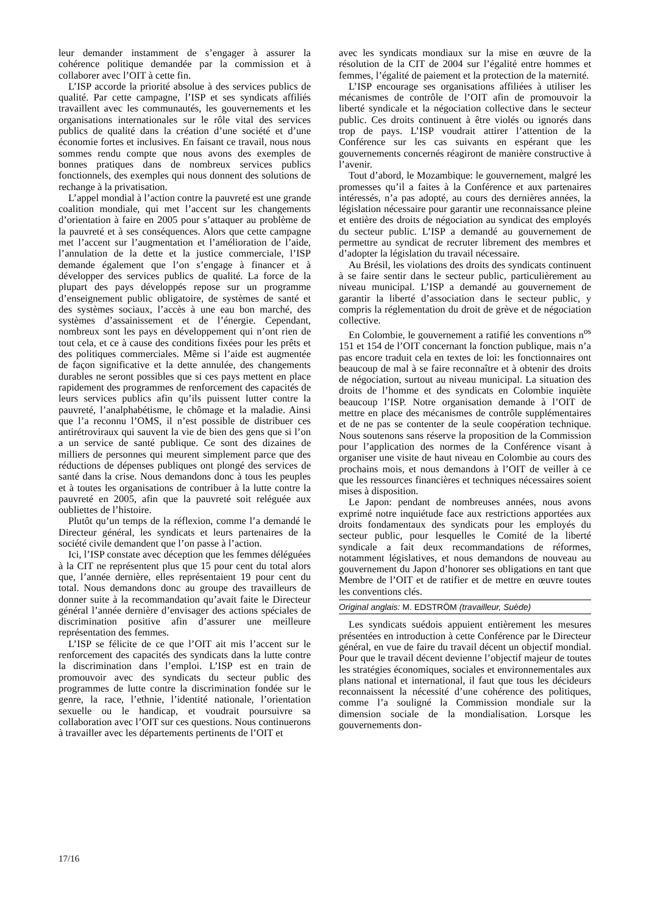leur demander instamment de s’engager à assurer la cohérence politique demandée par la commission et à collaborer avec l’OIT à cette fin.
L’ISP accorde la priorité absolue à des services publics de qualité. Par cette campagne, l’ISP et ses syndicats affiliés travaillent avec les communautés, les gouvernements et les organisations internationales sur le rôle vital des services publics de qualité dans la création d’une société et d’une économie fortes et inclusives. En faisant ce travail, nous nous sommes rendu compte que nous avons des exemples de bonnes pratiques dans de nombreux services publics fonctionnels, des exemples qui nous donnent des solutions de rechange à la privatisation.
L’appel mondial à l’action contre la pauvreté est une grande coalition mondiale, qui met l’accent sur les changements d’orientation à faire en 2005 pour s’attaquer au problème de la pauvreté et à ses conséquences. Alors que cette campagne met l’accent sur l’augmentation et l’amélioration de l’aide, l’annulation de la dette et la justice commerciale, l’ISP demande également que l’on s’engage à financer et à développer des services publics de qualité. La force de la plupart des pays développés repose sur un programme d’enseignement public obligatoire, de systèmes de santé et des systèmes sociaux, l’accès à une eau bon marché, des systèmes d’assainissement et de l’énergie. Cependant, nombreux sont les pays en développement qui n’ont rien de tout cela, et ce à cause des conditions fixées pour les prêts et des politiques commerciales. Même si l’aide est augmentée de façon significative et la dette annulée, des changements durables ne seront possibles que si ces pays mettent en place rapidement des programmes de renforcement des capacités de leurs services publics afin qu’ils puissent lutter contre la pauvreté, l’analphabétisme, le chômage et la maladie. Ainsi que l’a reconnu l’OMS, il n’est possible de distribuer ces antirétroviraux qui sauvent la vie de bien des gens que si l’on a un service de santé publique. Ce sont des dizaines de milliers de personnes qui meurent simplement parce que des réductions de dépenses publiques ont plongé des services de santé dans la crise. Nous demandons donc à tous les peuples et à toutes les organisations de contribuer à la lutte contre la pauvreté en 2005, afin que la pauvreté soit reléguée aux oubliettes de l’histoire.
Plutôt qu’un temps de la réflexion, comme l’a demandé le Directeur général, les syndicats et leurs partenaires de la société civile demandent que l’on passe à l’action.
Ici, l’ISP constate avec déception que les femmes déléguées à la CIT ne représentent plus que 15 pour cent du total alors que, l’année dernière, elles représentaient 19 pour cent du total. Nous demandons donc au groupe des travailleurs de donner suite à la recommandation qu’avait faite le Directeur général l’année dernière d’envisager des actions spéciales de discrimination positive afin d’assurer une meilleure représentation des femmes.
L’ISP se félicite de ce que l’OIT ait mis l’accent sur le renforcement des capacités des syndicats dans la lutte contre la discrimination dans l’emploi. L’ISP est en train de promouvoir avec des syndicats du secteur public des programmes de lutte contre la discrimination fondée sur le genre, la race, l’ethnie, l’identité nationale, l’orientation sexuelle ou le handicap, et voudrait poursuivre sa collaboration avec l’OIT sur ces questions. Nous continuerons à travailler avec les départements pertinents de l’OIT et
avec les syndicats mondiaux sur la mise en œuvre de la résolution de la CIT de 2004 sur l’égalité entre hommes et femmes, l’égalité de paiement et la protection de la maternité.
L’ISP encourage ses organisations affiliées à utiliser les mécanismes de contrôle de l’OIT afin de promouvoir la liberté syndicale et la négociation collective dans le secteur public. Ces droits continuent à être violés ou ignorés dans trop de pays. L’ISP voudrait attirer l’attention de la Conférence sur les cas suivants en espérant que les gouvernements concernés réagiront de manière constructive à l’avenir.
Tout d’abord, le Mozambique: le gouvernement, malgré les promesses qu’il a faites à la Conférence et aux partenaires intéressés, n’a pas adopté, au cours des dernières années, la législation nécessaire pour garantir une reconnaissance pleine et entière des droits de négociation au syndicat des employés du secteur public. L’ISP a demandé au gouvernement de permettre au syndicat de recruter librement des membres et d’adopter la législation du travail nécessaire.
Au Brésil, les violations des droits des syndicats continuent à se faire sentir dans le secteur public, particulièrement au niveau municipal. L’ISP a demandé au gouvernement de garantir la liberté d’association dans le secteur public, y compris la réglementation du droit de grève et de négociation collective.
En Colombie, le gouvernement a ratifié les conventions n<sup>os</sup> 151 et 154 de l’OIT concernant la fonction publique, mais n’a pas encore traduit cela en textes de loi: les fonctionnaires ont beaucoup de mal à se faire reconnaître et à obtenir des droits de négociation, surtout au niveau municipal. La situation des droits de l’homme et des syndicats en Colombie inquiète beaucoup l’ISP. Notre organisation demande à l’OIT de mettre en place des mécanismes de contrôle supplémentaires et de ne pas se contenter de la seule coopération technique. Nous soutenons sans réserve la proposition de la Commission pour l’application des normes de la Conférence visant à organiser une visite de haut niveau en Colombie au cours des prochains mois, et nous demandons à l’OIT de veiller à ce que les ressources financières et techniques nécessaires soient mises à disposition.
Le Japon: pendant de nombreuses années, nous avons exprimé notre inquiétude face aux restrictions apportées aux droits fondamentaux des syndicats pour les employés du secteur public, pour lesquelles le Comité de la liberté syndicale a fait deux recommandations de réformes, notamment législatives, et nous demandons de nouveau au gouvernement du Japon d’honorer ses obligations en tant que Membre de l’OIT et de ratifier et de mettre en œuvre toutes les conventions clés.
Original anglais: M. EDSTRÖM (travailleur, Suède)
Les syndicats suédois appuient entièrement les mesures présentées en introduction à cette Conférence par le Directeur général, en vue de faire du travail décent un objectif mondial. Pour que le travail décent devienne l’objectif majeur de toutes les stratégies économiques, sociales et environnementales aux plans national et international, il faut que tous les décideurs reconnaissent la nécessité d’une cohérence des politiques, comme l’a souligné la Commission mondiale sur la dimension sociale de la mondialisation. Lorsque les gouvernements don-
17/16